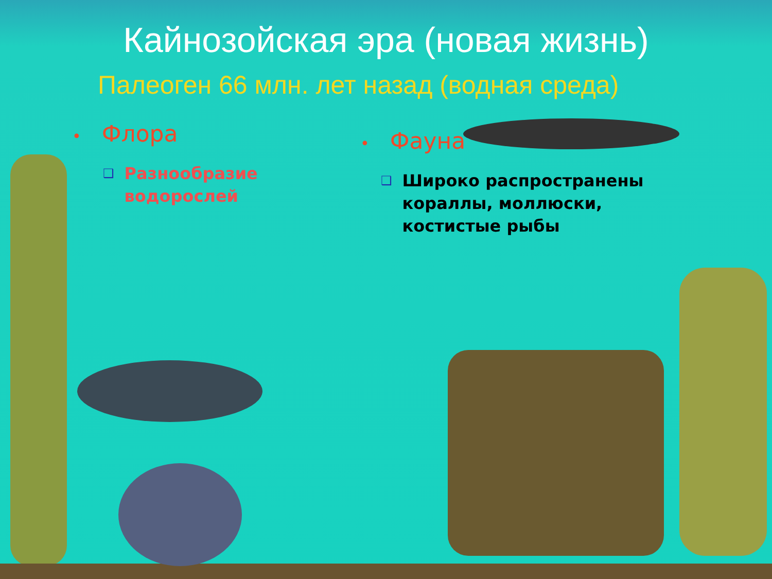Кайнозойская эра (новая жизнь)
Палеоген 66 млн. лет назад (водная среда)
• Флора
❑
Разнообразие
водорослей
• Фауна
❑
Широко распространены
кораллы, моллюски,
костистые рыбы